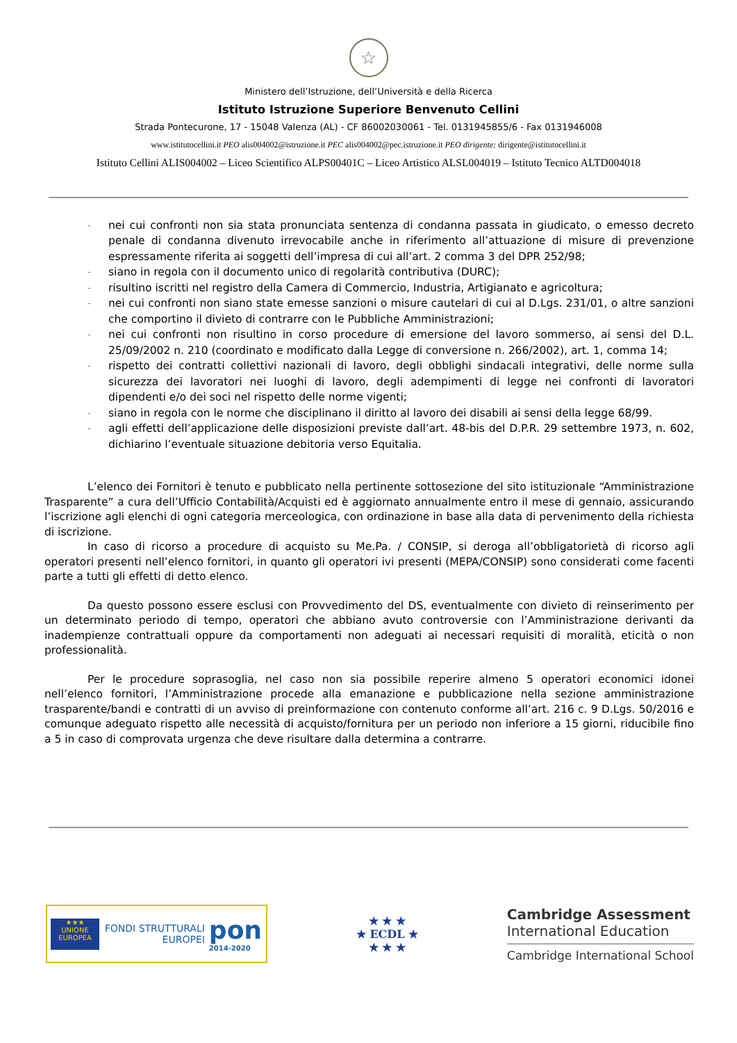☆
Ministero dell’Istruzione, dell’Università e della Ricerca
Istituto Istruzione Superiore Benvenuto Cellini
Strada Pontecurone, 17 - 15048 Valenza (AL) - CF 86002030061 - Tel. 0131945855/6 - Fax 0131946008
www.istitutocellini.it PEO alis004002@istruzione.it PEC alis004002@pec.istruzione.it PEO dirigente: dirigente@istitutocellini.it
Istituto Cellini ALIS004002 – Liceo Scientifico ALPS00401C – Liceo Artistico ALSL004019 – Istituto Tecnico ALTD004018
- nei cui confronti non sia stata pronunciata sentenza di condanna passata in giudicato, o emesso decreto penale di condanna divenuto irrevocabile anche in riferimento all’attuazione di misure di prevenzione espressamente riferita ai soggetti dell’impresa di cui all’art. 2 comma 3 del DPR 252/98;
- siano in regola con il documento unico di regolarità contributiva (DURC);
- risultino iscritti nel registro della Camera di Commercio, Industria, Artigianato e agricoltura;
- nei cui confronti non siano state emesse sanzioni o misure cautelari di cui al D.Lgs. 231/01, o altre sanzioni che comportino il divieto di contrarre con le Pubbliche Amministrazioni;
- nei cui confronti non risultino in corso procedure di emersione del lavoro sommerso, ai sensi del D.L. 25/09/2002 n. 210 (coordinato e modificato dalla Legge di conversione n. 266/2002), art. 1, comma 14;
- rispetto dei contratti collettivi nazionali di lavoro, degli obblighi sindacali integrativi, delle norme sulla sicurezza dei lavoratori nei luoghi di lavoro, degli adempimenti di legge nei confronti di lavoratori dipendenti e/o dei soci nel rispetto delle norme vigenti;
- siano in regola con le norme che disciplinano il diritto al lavoro dei disabili ai sensi della legge 68/99.
- agli effetti dell’applicazione delle disposizioni previste dall’art. 48-bis del D.P.R. 29 settembre 1973, n. 602, dichiarino l’eventuale situazione debitoria verso Equitalia.
L’elenco dei Fornitori è tenuto e pubblicato nella pertinente sottosezione del sito istituzionale “Amministrazione Trasparente” a cura dell’Ufficio Contabilità/Acquisti ed è aggiornato annualmente entro il mese di gennaio, assicurando l’iscrizione agli elenchi di ogni categoria merceologica, con ordinazione in base alla data di pervenimento della richiesta di iscrizione.
In caso di ricorso a procedure di acquisto su Me.Pa. / CONSIP, si deroga all’obbligatorietà di ricorso agli operatori presenti nell’elenco fornitori, in quanto gli operatori ivi presenti (MEPA/CONSIP) sono considerati come facenti parte a tutti gli effetti di detto elenco.
Da questo possono essere esclusi con Provvedimento del DS, eventualmente con divieto di reinserimento per un determinato periodo di tempo, operatori che abbiano avuto controversie con l’Amministrazione derivanti da inadempienze contrattuali oppure da comportamenti non adeguati ai necessari requisiti di moralità, eticità o non professionalità.
Per le procedure soprasoglia, nel caso non sia possibile reperire almeno 5 operatori economici idonei nell’elenco fornitori, l’Amministrazione procede alla emanazione e pubblicazione nella sezione amministrazione trasparente/bandi e contratti di un avviso di preinformazione con contenuto conforme all’art. 216 c. 9 D.Lgs. 50/2016 e comunque adeguato rispetto alle necessità di acquisto/fornitura per un periodo non inferiore a 15 giorni, riducibile fino a 5 in caso di comprovata urgenza che deve risultare dalla determina a contrarre.
★★★
UNIONE EUROPEA
FONDI STRUTTURALI EUROPEI
pon
2014-2020
★ ★ ★
★ ECDL ★
★ ★ ★
Cambridge Assessment
International Education
Cambridge International School